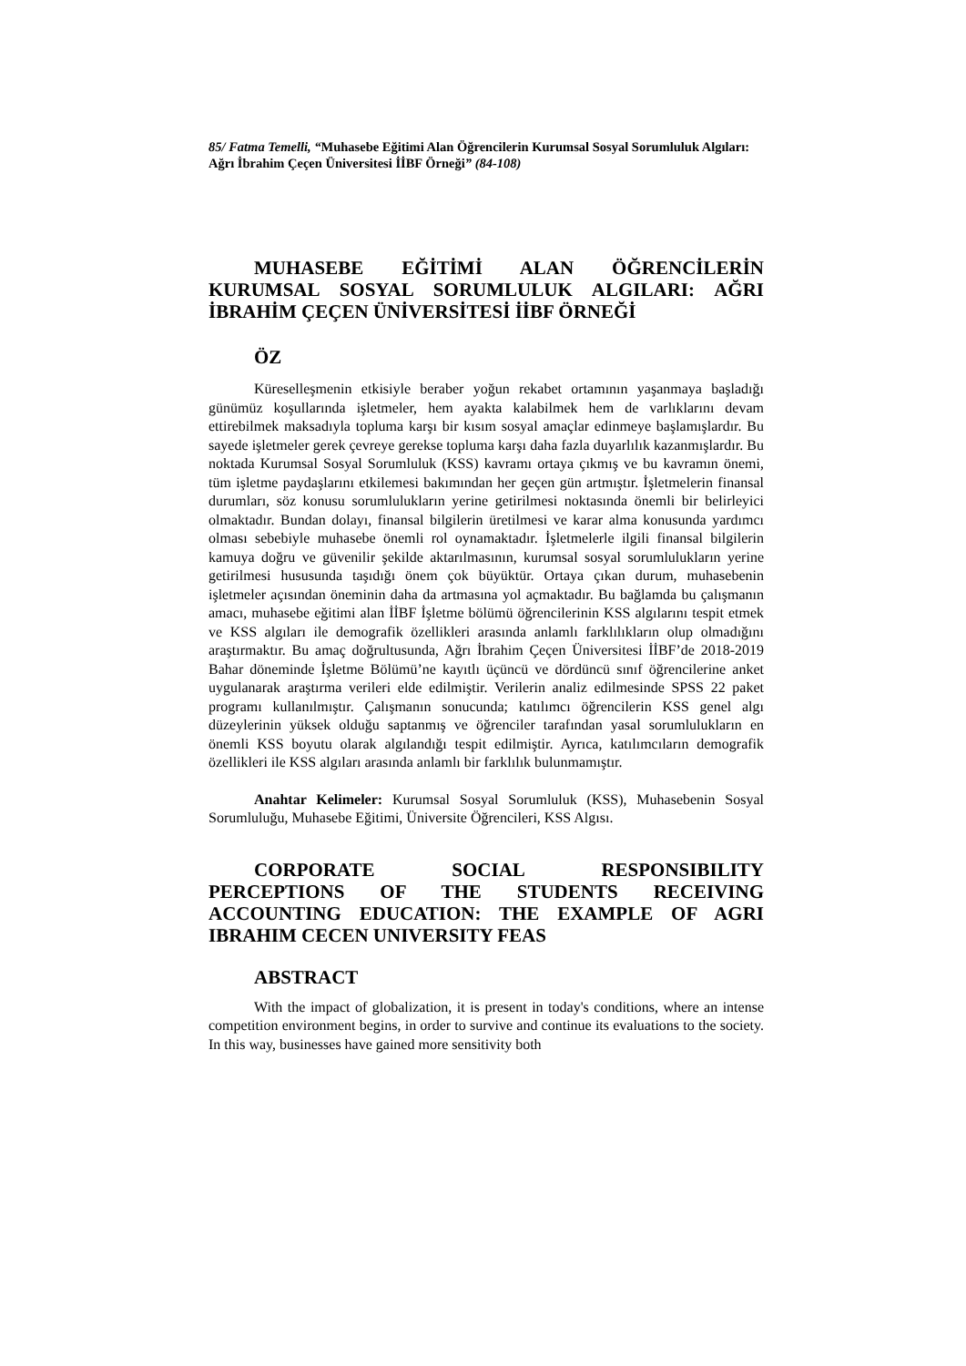85/ Fatma Temelli, “Muhasebe Eğitimi Alan Öğrencilerin Kurumsal Sosyal Sorumluluk Algıları: Ağrı İbrahim Çeçen Üniversitesi İİBF Örneği” (84-108)
MUHASEBE EĞİTİMİ ALAN ÖĞRENCİLERİN
KURUMSAL SOSYAL SORUMLULUK ALGILARI: AĞRI
İBRAHİM ÇEÇEN ÜNİVERSİTESİ İİBF ÖRNEĞİ
ÖZ
Küreselleşmenin etkisiyle beraber yoğun rekabet ortamının yaşanmaya başladığı günümüz koşullarında işletmeler, hem ayakta kalabilmek hem de varlıklarını devam ettirebilmek maksadıyla topluma karşı bir kısım sosyal amaçlar edinmeye başlamışlardır. Bu sayede işletmeler gerek çevreye gerekse topluma karşı daha fazla duyarlılık kazanmışlardır. Bu noktada Kurumsal Sosyal Sorumluluk (KSS) kavramı ortaya çıkmış ve bu kavramın önemi, tüm işletme paydaşlarını etkilemesi bakımından her geçen gün artmıştır. İşletmelerin finansal durumları, söz konusu sorumlulukların yerine getirilmesi noktasında önemli bir belirleyici olmaktadır. Bundan dolayı, finansal bilgilerin üretilmesi ve karar alma konusunda yardımcı olması sebebiyle muhasebe önemli rol oynamaktadır. İşletmelerle ilgili finansal bilgilerin kamuya doğru ve güvenilir şekilde aktarılmasının, kurumsal sosyal sorumlulukların yerine getirilmesi hususunda taşıdığı önem çok büyüktür. Ortaya çıkan durum, muhasebenin işletmeler açısından öneminin daha da artmasına yol açmaktadır. Bu bağlamda bu çalışmanın amacı, muhasebe eğitimi alan İİBF İşletme bölümü öğrencilerinin KSS algılarını tespit etmek ve KSS algıları ile demografik özellikleri arasında anlamlı farklılıkların olup olmadığını araştırmaktır. Bu amaç doğrultusunda, Ağrı İbrahim Çeçen Üniversitesi İİBF’de 2018-2019 Bahar döneminde İşletme Bölümü’ne kayıtlı üçüncü ve dördüncü sınıf öğrencilerine anket uygulanarak araştırma verileri elde edilmiştir. Verilerin analiz edilmesinde SPSS 22 paket programı kullanılmıştır. Çalışmanın sonucunda; katılımcı öğrencilerin KSS genel algı düzeylerinin yüksek olduğu saptanmış ve öğrenciler tarafından yasal sorumlulukların en önemli KSS boyutu olarak algılandığı tespit edilmiştir. Ayrıca, katılımcıların demografik özellikleri ile KSS algıları arasında anlamlı bir farklılık bulunmamıştır.
Anahtar Kelimeler: Kurumsal Sosyal Sorumluluk (KSS), Muhasebenin Sosyal Sorumluluğu, Muhasebe Eğitimi, Üniversite Öğrencileri, KSS Algısı.
CORPORATE SOCIAL RESPONSIBILITY
PERCEPTIONS OF THE STUDENTS RECEIVING
ACCOUNTING EDUCATION: THE EXAMPLE OF AGRI
IBRAHIM CECEN UNIVERSITY FEAS
ABSTRACT
With the impact of globalization, it is present in today's conditions, where an intense competition environment begins, in order to survive and continue its evaluations to the society. In this way, businesses have gained more sensitivity both